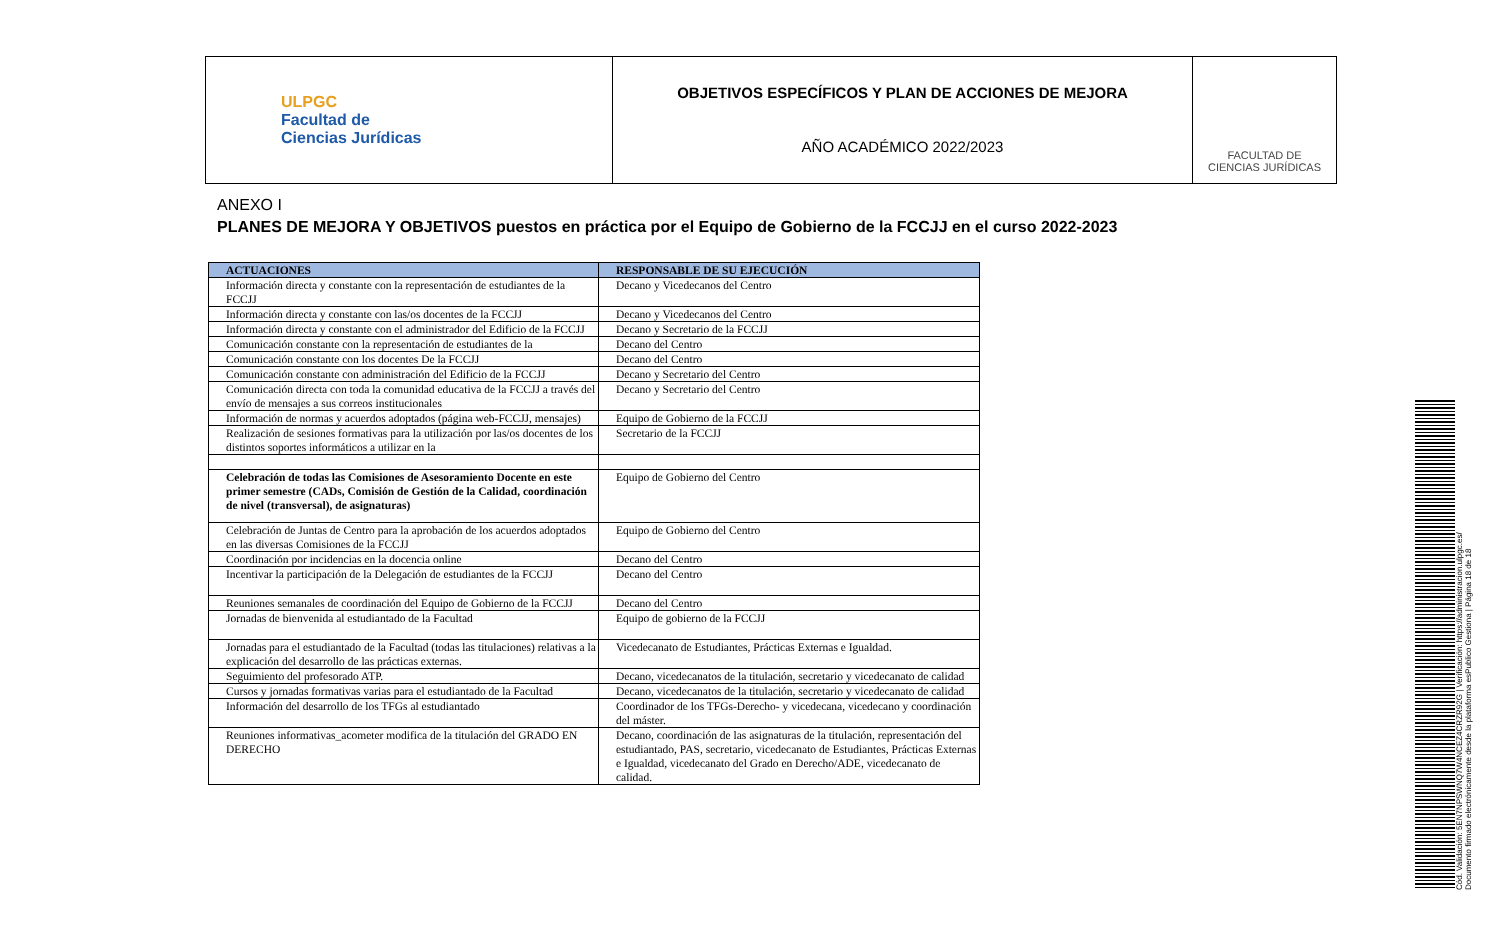| ULPGC Facultad de Ciencias Jurídicas | OBJETIVOS ESPECÍFICOS Y PLAN DE ACCIONES DE MEJORA AÑO ACADÉMICO 2022/2023 | FACULTAD DE CIENCIAS JURÍDICAS |
ANEXO I
PLANES DE MEJORA Y OBJETIVOS puestos en práctica por el Equipo de Gobierno de la FCCJJ en el curso 2022-2023
| ACTUACIONES | RESPONSABLE DE SU EJECUCIÓN |
| --- | --- |
| Información directa y constante con la representación de estudiantes de la FCCJJ | Decano y Vicedecanos del Centro |
| Información directa y constante con las/os docentes de la FCCJJ | Decano y Vicedecanos del Centro |
| Información directa y constante con el administrador del Edificio de la FCCJJ | Decano y Secretario de la FCCJJ |
| Comunicación constante con la representación de estudiantes de la | Decano del Centro |
| Comunicación constante con los docentes De la FCCJJ | Decano del Centro |
| Comunicación constante con administración del Edificio de la FCCJJ | Decano y Secretario del Centro |
| Comunicación directa con toda la comunidad educativa de la FCCJJ a través del envío de mensajes a sus correos institucionales | Decano y Secretario del Centro |
| Información de normas y acuerdos adoptados (página web-FCCJJ, mensajes) | Equipo de Gobierno de la FCCJJ |
| Realización de sesiones formativas para la utilización por las/os docentes de los distintos soportes informáticos a utilizar en la | Secretario de la FCCJJ |
| Celebración de todas las Comisiones de Asesoramiento Docente en este primer semestre (CADs, Comisión de Gestión de la Calidad, coordinación de nivel (transversal), de asignaturas) | Equipo de Gobierno del Centro |
| Celebración de Juntas de Centro para la aprobación de los acuerdos adoptados en las diversas Comisiones de la FCCJJ | Equipo de Gobierno del Centro |
| Coordinación por incidencias en la docencia online | Decano del Centro |
| Incentivar la participación de la Delegación de estudiantes de la FCCJJ | Decano del Centro |
| Reuniones semanales de coordinación del Equipo de Gobierno de la FCCJJ | Decano del Centro |
| Jornadas de bienvenida al estudiantado de la Facultad | Equipo de gobierno de la FCCJJ |
| Jornadas para el estudiantado de la Facultad (todas las titulaciones) relativas a la explicación del desarrollo de las prácticas externas. | Vicedecanato de Estudiantes, Prácticas Externas e Igualdad. |
| Seguimiento del profesorado ATP. | Decano, vicedecanatos de la titulación, secretario y vicedecanato de calidad |
| Cursos y jornadas formativas varias para el estudiantado de la Facultad | Decano, vicedecanatos de la titulación, secretario y vicedecanato de calidad |
| Información del desarrollo de los TFGs al estudiantado | Coordinador de los TFGs-Derecho- y vicedecana, vicedecano y coordinación del máster. |
| Reuniones informativas_acometer modifica de la titulación del GRADO EN DERECHO | Decano, coordinación de las asignaturas de la titulación, representación del estudiantado, PAS, secretario, vicedecanato de Estudiantes, Prácticas Externas e Igualdad, vicedecanato del Grado en Derecho/ADE, vicedecanato de calidad. |
Cód. Validación: 5EN7NPSWNQ7W4NCEZ4CRZR92G | Verificación: https://administracion.ulpgc.es/
Documento firmado electrónicamente desde la plataforma esPublico Gestiona | Página 18 de 18